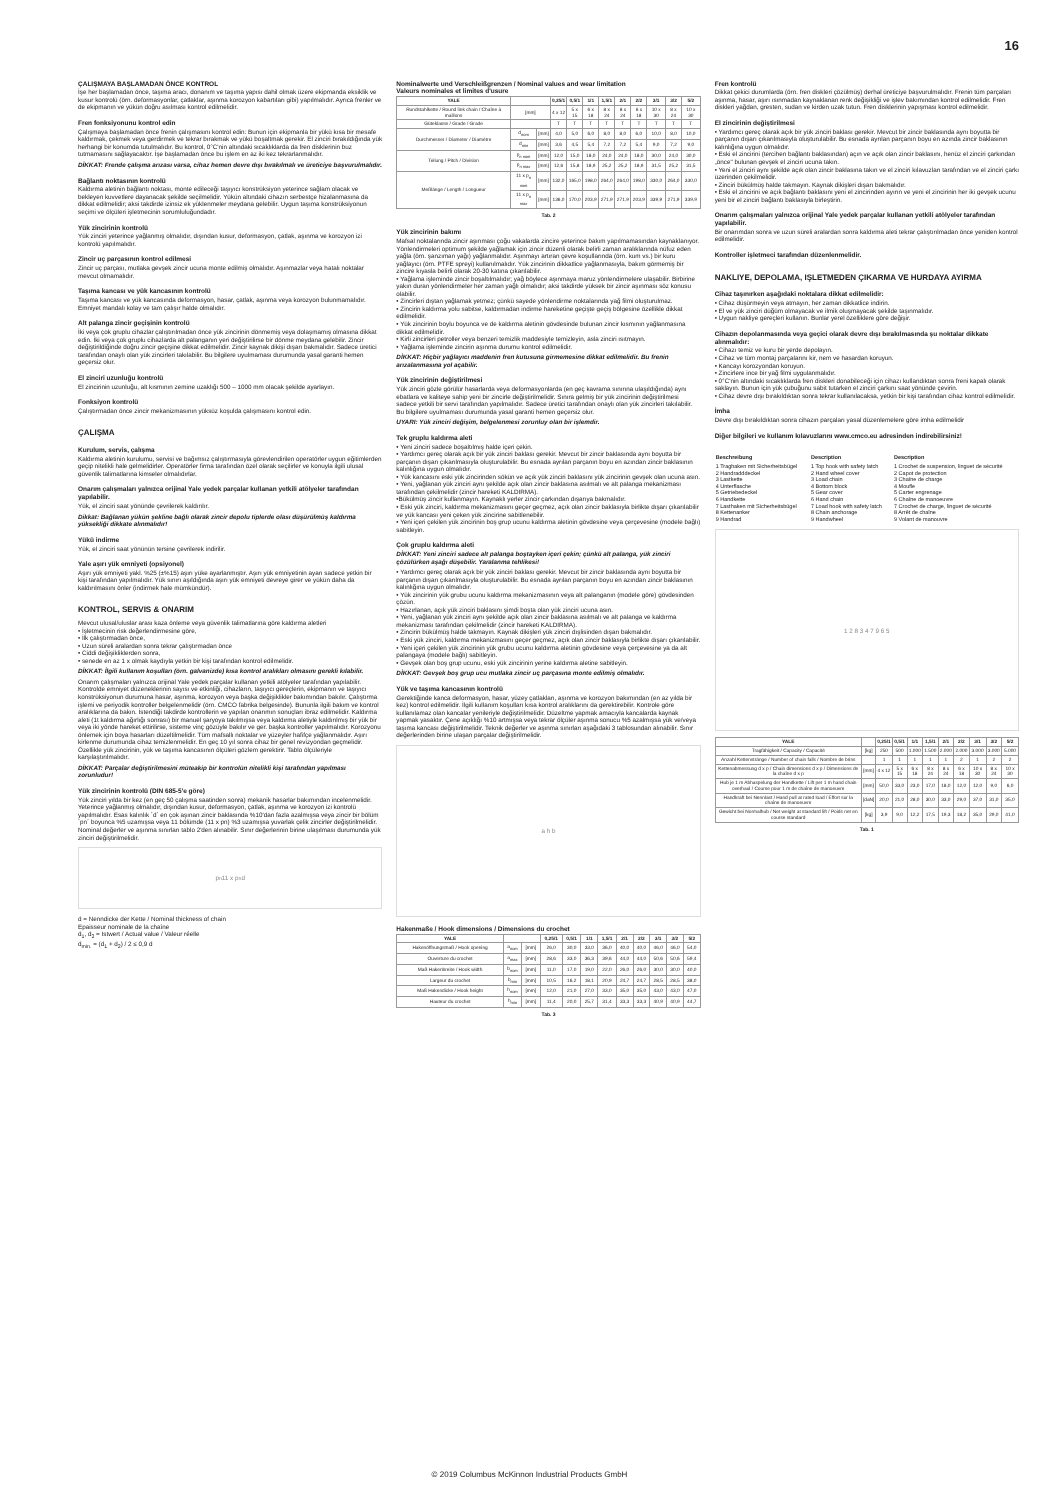16
ÇALIŞMAYA BAŞLAMADAN ÖNCE KONTROL
İşe her başlamadan önce, taşıma aracı, donanım ve taşıma yapısı dahil olmak üzere ekipmanda eksiklik ve kusur kontrolü (örn. deformasyonlar, çatlaklar, aşınma korozyon kabartıları gibi) yapılmalıdır. Ayrıca frenler ve de ekipmanın ve yükün doğru asılması kontrol edilmelidir.
Fren fonksiyonunu kontrol edin
Çalışmaya başlamadan önce frenin çalışmasını kontrol edin: Bunun için ekipmanla bir yükü kısa bir mesafe kaldırmak, çekmek veya gerdirmek ve tekrar bırakmak ve yükü boşaltmak gerekir. El zinciri bırakıldığında yük herhangi bir konumda tutulmalıdır. Bu kontrol, 0°C'nin altındaki sıcaklıklarda da fren disklerinin buz tutmamasını sağlayacaktır. İşe başlamadan önce bu işlem en az iki kez tekrarlanmalıdır.
DİKKAT: Frende çalışma arızası varsa, cihaz hemen devre dışı bırakılmalı ve üreticiye başvurulmalıdır.
Bağlantı noktasının kontrolü
Kaldırma aletinin bağlantı noktası, monte edileceği taşıyıcı konstrüksiyon yeterince sağlam olacak ve bekleyen kuvvetlere dayanacak şekilde seçilmelidir. Yükün altındaki cihazın serbestçe hizalanmasına da dikkat edilmelidir; aksi takdirde izinsiz ek yüklenmeler meydana gelebilir. Uygun taşıma konstrüksiyonun seçimi ve ölçüleri işletmecinin sorumluluğundadır.
Yük zincirinin kontrolü
Yük zinciri yeterince yağlanmış olmalıdır, dışından kusur, deformasyon, çatlak, aşınma ve korozyon izi kontrolü yapılmalıdır.
Zincir uç parçasının kontrol edilmesi
Zincir uç parçası, mutlaka gevşek zincir ucuna monte edilmiş olmalıdır. Aşınmazlar veya hatalı noktalar mevcut olmamalıdır.
Taşıma kancası ve yük kancasının kontrolü
Taşıma kancası ve yük kancasında deformasyon, hasar, çatlak, aşınma veya korozyon bulunmamalıdır. Emniyet mandalı kolay ve tam çalışır halde olmalıdır.
Alt palanga zincir geçişinin kontrolü
İki veya çok gruplu cihazlar çalıştırılmadan önce yük zincirinin dönmemiş veya dolaşmamış olmasına dikkat edin. İki veya çok gruplu cihazlarda alt palanganın yeri değiştirilirse bir dönme meydana gelebilir. Zincir değiştirildiğinde doğru zincir geçişine dikkat edilmelidir. Zincir kaynak dikişi dışarı bakmalıdır. Sadece üretici tarafından onaylı olan yük zincirleri takılabilir. Bu bilgilere uyulmaması durumunda yasal garanti hemen geçersiz olur.
El zinciri uzunluğu kontrolü
El zincirinin uzunluğu, alt kısmının zemine uzaklığı 500 – 1000 mm olacak şekilde ayarlayın.
Fonksiyon kontrolü
Çalıştırmadan önce zincir mekanizmasının yüksüz koşulda çalışmasını kontrol edin.
ÇALIŞMA
Kurulum, servis, çalışma
Kaldırma aletinin kurulumu, servisi ve bağımsız çalıştırmasıyla görevlendirilen operatörler uygun eğitimlerden geçip nitelikli hale gelmelidirler. Operatörler firma tarafından özel olarak seçilirler ve konuyla ilgili ulusal güvenlik talimatlarına kimseler olmalıdırlar.
Onarım çalışmaları yalnızca orijinal Yale yedek parçalar kullanan yetkili atölyeler tarafından yapılabilir.
Yük, el zinciri saat yönünde çevrilerek kaldırılır.
Dikkat: Bağlanan yükün şekline bağlı olarak zincir depolu tiplerde olası düşürülmüş kaldırma yüksekliği dikkate alınmalıdır!
Yükü indirme
Yük, el zinciri saat yönünün tersine çevrilerek indirilir.
Yale aşırı yük emniyeti (opsiyonel)
Aşırı yük emniyeti yakl. %25 (±%15) aşırı yüke ayarlanmıştır. Aşırı yük emniyetinin ayarı sadece yetkin bir kişi tarafından yapılmalıdır. Yük sınırı aşıldığında aşırı yük emniyeti devreye girer ve yükün daha da kaldırılmasını önler (indirmek hale mümkündür).
KONTROL, SERVIS & ONARIM
Mevcut ulusal/uluslar arası kaza önleme veya güvenlik talimatlarına göre kaldırma aletleri
• İşletmecinin risk değerlendirmesine göre,
• İlk çalıştırmadan önce,
• Uzun süreli aralardan sonra tekrar çalıştırmadan önce
• Ciddi değişikliklerden sonra,
• senede en az 1 x olmak kaydıyla yetkin bir kişi tarafından kontrol edilmelidir.
DİKKAT: İlgili kullanım koşulları (örn. galvanizde) kısa kontrol aralıkları olmasını gerekli kılabilir.
Onarım çalışmaları yalnızca orijinal Yale yedek parçalar kullanan yetkili atölyeler tarafından yapılabilir. Kontrolde emniyet düzeneklerinin sayısı ve etkinliği, cihazların, taşıyıcı gereçlerin, ekipmanın ve taşıyıcı konstrüksiyonun durumuna hasar, aşınma, korozyon veya başka değişiklikler bakımından bakılır. Çalıştırma işlemi ve periyodik kontroller belgelenmelidir (örn. CMCO fabrika belgesinde). Bununla ilgili bakım ve kontrol aralıklarına da bakın. İstendiği takdirde kontrollerin ve yapılan onarımın sonuçları ibraz edilmelidir. Kaldırma aleti (1t kaldırma ağırlığı sonrası) bir manuel şaryoya takılmışsa veya kaldırma aletiyle kaldırılmış bir yük bir veya iki yönde hareket ettirilirse, sisteme vinç gözüyle bakılır ve ger. başka kontroller yapılmalıdır. Korozyonu önlemek için boya hasarları düzeltilmelidir. Tüm mafsallı noktalar ve yüzeyler hafifçe yağlanmalıdır. Aşırı kirlenme durumunda cihaz temizlenmelidir. En geç 10 yıl sonra cihaz bir genel revizyondan geçmelidir. Özellikle yük zincirinin, yük ve taşıma kancasının ölçüleri gözlem gerektirir. Tablo ölçüleriyle karşılaştırılmalıdır.
DİKKAT: Parçalar değiştirilmesini müteakip bir kontrolün nitelikli kişi tarafından yapılması zorunludur!
Yük zincirinin kontrolü (DIN 685-5'e göre)
Yük zinciri yılda bir kez (en geç 50 çalışma saatinden sonra) mekanik hasarlar bakımından incelenmelidir. Yeterince yağlanmış olmalıdır, dışından kusur, deformasyon, çatlak, aşınma ve korozyon izi kontrolü yapılmalıdır. Esas kalınlık ´d´ en çok aşınan zincir baklasında %10'dan fazla azalmışsa veya zincir bir bölüm ´pn´ boyunca %5 uzamışsa veya 11 bölümde (11 x pn) %3 uzamışsa yuvarlak çelik zincirler değiştirilmelidir. Nominal değerler ve aşınma sınırları tablo 2'den alınabilir. Sınır değerlerinin birine ulaşılması durumunda yük zinciri değiştirilmelidir.
p<sub>n</sub> 11 x p<sub>n</sub> d
d = Nenndicke der Kette / Nominal thickness of chain
Epaisseur nominale de la chaîne
d<sub>1</sub>, d<sub>2</sub> = Istwert / Actual value / Valeur réelle
d<sub>min.</sub> = (d<sub>1</sub> + d<sub>2</sub>) / 2 ≤ 0,9 d
Nominalwerte und Verschleißgrenzen / Nominal values and wear limitation
Valeurs nominales et limites d'usure
| YALE | | | 0,25/1 | 0,5/1 | 1/1 | 1,5/1 | 2/1 | 2/2 | 3/1 | 3/2 | 5/2 |
| --- | --- | --- | --- | --- | --- | --- | --- | --- | --- | --- | --- |
| Rundstahlkette / Round link chain / Chaîne à maillons | [mm] | | 4 x 12 | 5 x 15 | 6 x 18 | 8 x 24 | 8 x 24 | 6 x 18 | 10 x 30 | 8 x 24 | 10 x 30 |
| Güteklasse / Grade / Grade | | | T | T | T | T | T | T | T | T | T |
| Durchmesser / Diameter / Diamètre | d<sub>nom</sub> | [mm] | 4,0 | 5,0 | 6,0 | 8,0 | 8,0 | 6,0 | 10,0 | 8,0 | 10,0 |
| | d<sub>min</sub> | [mm] | 3,6 | 4,5 | 5,4 | 7,2 | 7,2 | 5,4 | 9,0 | 7,2 | 9,0 |
| Teilung / Pitch / Division | p<sub>n nom</sub> | [mm] | 12,0 | 15,0 | 18,0 | 24,0 | 24,0 | 18,0 | 30,0 | 24,0 | 30,0 |
| | p<sub>n max</sub> | [mm] | 12,6 | 15,8 | 18,9 | 25,2 | 25,2 | 18,9 | 31,5 | 25,2 | 31,5 |
| Meßlänge / Length / Longueur | 11 x p<sub>n nom</sub> | [mm] | 132,0 | 165,0 | 198,0 | 264,0 | 264,0 | 198,0 | 330,0 | 264,0 | 330,0 |
| | 11 x p<sub>n max</sub> | [mm] | 136,0 | 170,0 | 203,9 | 271,9 | 271,9 | 203,9 | 339,9 | 271,9 | 339,9 |
Tab. 2
Yük zincirinin bakımı
Mafsal noktalarında zincir aşınması çoğu vakalarda zincire yeterince bakım yapılmamasından kaynaklanıyor. Yönlendirmeleri optimum şekilde yağlamak için zincir düzenli olarak belirli zaman aralıklarında nüfuz eden yağla (örn. şanzıman yağı) yağlanmalıdır. Aşınmayı artıran çevre koşullarında (örn. kum vs.) bir kuru yağlayıcı (örn. PTFE spreyi) kullanılmalıdır. Yük zincirinin dikkatlice yağlanmasıyla, bakım görmemiş bir zincire kıyasla belirli olarak 20-30 katına çıkarılabilir.
• Yağlama işleminde zincir boşaltılmalıdır; yağ böylece aşınmaya maruz yönlendirmelere ulaşabilir. Birbirine yakın duran yönlendirmeler her zaman yağlı olmalıdır; aksi takdirde yüksek bir zincir aşınması söz konusu olabilir.
• Zincirleri dıştan yağlamak yetmez; çünkü sayede yönlendirme noktalarında yağ filmi oluşturulmaz.
• Zincirin kaldırma yolu sabitse, kaldırmadan indirme hareketine geçişte geçiş bölgesine özellikle dikkat edilmelidir.
• Yük zincirinin boylu boyunca ve de kaldırma aletinin gövdesinde bulunan zincir kısmının yağlanmasına dikkat edilmelidir.
• Kirli zincirleri petroller veya benzeri temizlik maddesiyle temizleyin, asla zinciri ısıtmayın.
• Yağlama işleminde zincirin aşınma durumu kontrol edilmelidir.
DİKKAT: Hiçbir yağlayıcı maddenin fren kutusuna girmemesine dikkat edilmelidir. Bu frenin arızalanmasına yol açabilir.
Yük zincirinin değiştirilmesi
Yük zinciri gözle görülür hasarlarda veya deformasyonlarda (en geç kavrama sınırına ulaşıldığında) aynı ebatlara ve kaliteye sahip yeni bir zincirle değiştirilmelidir. Sınıra gelmiş bir yük zincirinin değiştirilmesi sadece yetkili bir servi tarafından yapılmalıdır. Sadece üretici tarafından onaylı olan yük zincirleri takılabilir. Bu bilgilere uyulmaması durumunda yasal garanti hemen geçersiz olur.
UYARI: Yük zinciri değişim, belgelenmesi zorunluy olan bir işlemdir.
Tek gruplu kaldırma aleti
• Yeni zinciri sadece boşaltılmış halde içeri çekin.
• Yardımcı gereç olarak açık bir yük zinciri baklası gerekir. Mevcut bir zincir baklasında aynı boyutta bir parçanın dışarı çıkarılmasıyla oluşturulabilir. Bu esnada ayrılan parçanın boyu en azından zincir baklasının kalınlığına uygun olmalıdır.
• Yük kancasını eski yük zincirinden sökün ve açık yük zinciri baklasını yük zincirinin gevşek olan ucuna asın.
• Yeni, yağlanan yük zinciri aynı şekilde açık olan zincir baklasına asılmalı ve alt palanga mekanizması tarafından çekilmelidir (zincir hareketi KALDIRMA).
•Bükülmüş zincir kullanmayın. Kaynaklı yerler zincir çarkından dışarıya bakmalıdır.
• Eski yük zinciri, kaldırma mekanizmasını geçer geçmez, açık olan zincir baklasıyla birlikte dışarı çıkarılabilir ve yük kancası yeni çeken yük zincirine sabitlenebilir.
• Yeni içeri çekilen yük zincirinin boş grup ucunu kaldırma aletinin gövdesine veya çerçevesine (modele bağlı) sabitleyin.
Çok gruplu kaldırma aleti
DİKKAT: Yeni zinciri sadece alt palanga boştayken içeri çekin; çünkü alt palanga, yük zinciri çözülürken aşağı düşebilir. Yaralanma tehlikesi!
• Yardımcı gereç olarak açık bir yük zinciri baklası gerekir. Mevcut bir zincir baklasında aynı boyutta bir parçanın dışarı çıkarılmasıyla oluşturulabilir. Bu esnada ayrılan parçanın boyu en azından zincir baklasının kalınlığına uygun olmalıdır.
• Yük zincirinin yük grubu ucunu kaldırma mekanizmasının veya alt palanganın (modele göre) gövdesinden çözün.
• Hazırlanan, açık yük zinciri baklasını şimdi boşta olan yük zinciri ucuna asın.
• Yeni, yağlanan yük zinciri aynı şekilde açık olan zincir baklasına asılmalı ve alt palanga ve kaldırma mekanizması tarafından çekilmelidir (zincir hareketi KALDIRMA).
• Zincirin bükülmüş halde takmayın. Kaynak dikişleri yük zinciri dışlisinden dışarı bakmalıdır.
• Eski yük zinciri, kaldırma mekanizmasını geçer geçmez, açık olan zincir baklasıyla birlikte dışarı çıkarılabilir.
• Yeni içeri çekilen yük zincirinin yük grubu ucunu kaldırma aletinin gövdesine veya çerçevesine ya da alt palangaya (modele bağlı) sabitleyin.
• Gevşek olan boş grup ucunu, eski yük zincirinin yerine kaldırma aletine sabitleyin.
DİKKAT: Gevşek boş grup ucu mutlaka zincir uç parçasına monte edilmiş olmalıdır.
Yük ve taşıma kancasının kontrolü
Gerektiğinde kanca deformasyon, hasar, yüzey çatlakları, aşınma ve korozyon bakımından (en az yılda bir kez) kontrol edilmelidir. İlgili kullanım koşulları kısa kontrol aralıklarını da gerektirebilir. Kontrole göre kullanılamaz olan kancalar yenileriyle değiştirilmelidir. Düzeltme yapmak amacıyla kancalarda kaynak yapmak yasaktır. Çene açıklığı %10 artmışsa veya tekrar ölçüler aşınma sonucu %5 azalmışsa yük ve/veya taşıma kancası değiştirilmelidir. Teknik değerler ve aşınma sınırları aşağıdaki 3 tablosundan alınabilir. Sınır değerlerinden birine ulaşan parçalar değiştirilmelidir.
a h b
Hakenmaße / Hook dimensions / Dimensions du crochet
| YALE | | | 0,25/1 | 0,5/1 | 1/1 | 1,5/1 | 2/1 | 2/2 | 3/1 | 3/2 | 5/2 |
| --- | --- | --- | --- | --- | --- | --- | --- | --- | --- | --- | --- |
| Hakenöffnungsmaß / Hook opening | a<sub>nom</sub> | [mm] | 26,0 | 30,0 | 33,0 | 36,0 | 40,0 | 40,0 | 46,0 | 46,0 | 54,0 |
| Ouverture du crochet | a<sub>max</sub> | [mm] | 28,6 | 33,0 | 36,3 | 39,6 | 44,0 | 44,0 | 50,6 | 50,6 | 59,4 |
| Maß Hakenbreite / Hook width | b<sub>nom</sub> | [mm] | 11,0 | 17,0 | 19,0 | 22,0 | 26,0 | 26,0 | 30,0 | 30,0 | 40,0 |
| Largeur du crochet | b<sub>min</sub> | [mm] | 10,5 | 16,2 | 18,1 | 20,9 | 24,7 | 24,7 | 28,5 | 28,5 | 38,0 |
| Maß Hakendicke / Hook height | h<sub>nom</sub> | [mm] | 12,0 | 21,0 | 27,0 | 33,0 | 35,0 | 35,0 | 43,0 | 43,0 | 47,0 |
| Hauteur du crochet | h<sub>min</sub> | [mm] | 11,4 | 20,0 | 25,7 | 31,4 | 33,3 | 33,3 | 40,9 | 40,9 | 44,7 |
Tab. 3
Fren kontrolü
Dikkat çekici durumlarda (örn. fren diskleri çözülmüş) derhal üreticiye başvurulmalıdır. Frenin tüm parçaları aşınma, hasar, aşırı ısınmadan kaynaklanan renk değişikliği ve işlev bakımından kontrol edilmelidir. Fren diskleri yağdan, gresten, sudan ve kirden uzak tutun. Fren disklerinin yapışması kontrol edilmelidir.
El zincirinin değiştirilmesi
• Yardımcı gereç olarak açık bir yük zinciri baklası gerekir. Mevcut bir zincir baklasında aynı boyutta bir parçanın dışarı çıkarılmasıyla oluşturulabilir. Bu esnada ayrılan parçanın boyu en azında zincir baklasının kalınlığına uygun olmalıdır.
• Eski el zincirini (tercihen bağlantı baklasından) açın ve açık olan zincir baklasını, henüz el zinciri çarkından „önce" bulunan gevşek el zinciri ucuna takın.
• Yeni el zinciri aynı şekilde açık olan zincir baklasına takın ve el zinciri kılavuzları tarafından ve el zinciri çarkı üzerinden çekilmelidir.
• Zinciri bükülmüş halde takmayın. Kaynak dikişleri dışarı bakmalıdır.
• Eski el zincirini ve açık bağlantı baklasını yeni el zincirinden ayırın ve yeni el zincirinin her iki gevşek ucunu yeni bir el zinciri bağlantı baklasıyla birleştirin.
Onarım çalışmaları yalnızca orijinal Yale yedek parçalar kullanan yetkili atölyeler tarafından yapılabilir.
Bir onarımdan sonra ve uzun süreli aralardan sonra kaldırma aleti tekrar çalıştırılmadan önce yeniden kontrol edilmelidir.
Kontroller işletmeci tarafından düzenlenmelidir.
NAKLIYE, DEPOLAMA, IŞLETMEDEN ÇIKARMA VE HURDAYA AYIRMA
Cihaz taşınırken aşağıdaki noktalara dikkat edilmelidir:
• Cihaz düşürmeyin veya atmayın, her zaman dikkatlice indirin.
• El ve yük zinciri düğüm olmayacak ve ilmik oluşmayacak şekilde taşınmalıdır.
• Uygun nakliye gereçleri kullanın. Bunlar yerel özelliklere göre değişir.
Cihazın depolanmasında veya geçici olarak devre dışı bırakılmasında şu noktalar dikkate alınmalıdır:
• Cihazı temiz ve kuru bir yerde depolayın.
• Cihaz ve tüm montaj parçalarını kir, nem ve hasardan koruyun.
• Kancayı korozyondan koruyun.
• Zincirlere ince bir yağ filmi uygulanmalıdır.
• 0°C'nin altındaki sıcaklıklarda fren diskleri donabileceği için cihazı kullandıktan sonra freni kapalı olarak saklayın. Bunun için yük çubuğunu sabit tutarken el zinciri çarkını saat yönünde çevirin.
• Cihaz devre dışı bırakıldıktan sonra tekrar kullanılacaksa, yetkin bir kişi tarafından cihaz kontrol edilmelidir.
İmha
Devre dışı bırakıldıktan sonra cihazın parçaları yasal düzenlemelere göre imha edilmelidir
Diğer bilgileri ve kullanım kılavuzlarını www.cmco.eu adresinden indirebilirsiniz!
| Beschreibung | Description | Description |
| --- | --- | --- |
| 1 Traghaken mit Sicherheitsbügel 2 Handradddeckel 3 Lastkette 4 Unterflasche 5 Getriebedeckel 6 Handkette 7 Lasthaken mit Sicherheitsbügel 8 Kettenanker 9 Handrad | 1 Top hook with safety latch 2 Hand wheel cover 3 Load chain 4 Bottom block 5 Gear cover 6 Hand chain 7 Load hook with safety latch 8 Chain anchorage 9 Handwheel | 1 Crochet de suspension, linguet de sécurité 2 Capot de protection 3 Chaîne de charge 4 Moufle 5 Carter engrenage 6 Chaîne de manoeuvre 7 Crochet de charge, linguet de sécurité 8 Arrêt de chaîne 9 Volant de manouvre |
1 2 8 3 4 7 9 6 5
| YALE | | 0,25/1 | 0,5/1 | 1/1 | 1,5/1 | 2/1 | 2/2 | 3/1 | 3/2 | 5/2 |
| --- | --- | --- | --- | --- | --- | --- | --- | --- | --- | --- |
| Tragfähigkeit / Capacity / Capacité | [kg] | 250 | 500 | 1.000 | 1.500 | 2.000 | 2.000 | 3.000 | 3.000 | 5.000 |
| Anzahl Kettenstränge / Number of chain falls / Nombre de brins | | 1 | 1 | 1 | 1 | 1 | 2 | 1 | 2 | 2 |
| Kettenabmessung d x p / Chain dimensions d x p / Dimensions de la chaîne d x p | [mm] | 4 x 12 | 5 x 15 | 6 x 18 | 8 x 24 | 8 x 24 | 6 x 18 | 10 x 30 | 8 x 24 | 10 x 30 |
| Hub je 1 m Abhaspelung der Handkette / Lift per 1 m hand chain overhaul / Course pour 1 m de chaîne de manoeuvre | [mm] | 50,0 | 33,0 | 23,0 | 17,0 | 18,0 | 12,0 | 12,0 | 9,0 | 6,0 |
| Handkraft bei Nennlast / Hand pull at rated load / Effort sur la chaîne de manoeuvre | [daN] | 20,0 | 21,0 | 28,0 | 30,0 | 33,0 | 29,0 | 37,0 | 31,0 | 35,0 |
| Gewicht bei Normalhub / Net weight at standard lift / Poids net en course standard | [kg] | 3,9 | 9,0 | 12,2 | 17,5 | 19,3 | 18,2 | 35,0 | 29,0 | 41,0 |
Tab. 1
© 2019 Columbus McKinnon Industrial Products GmbH